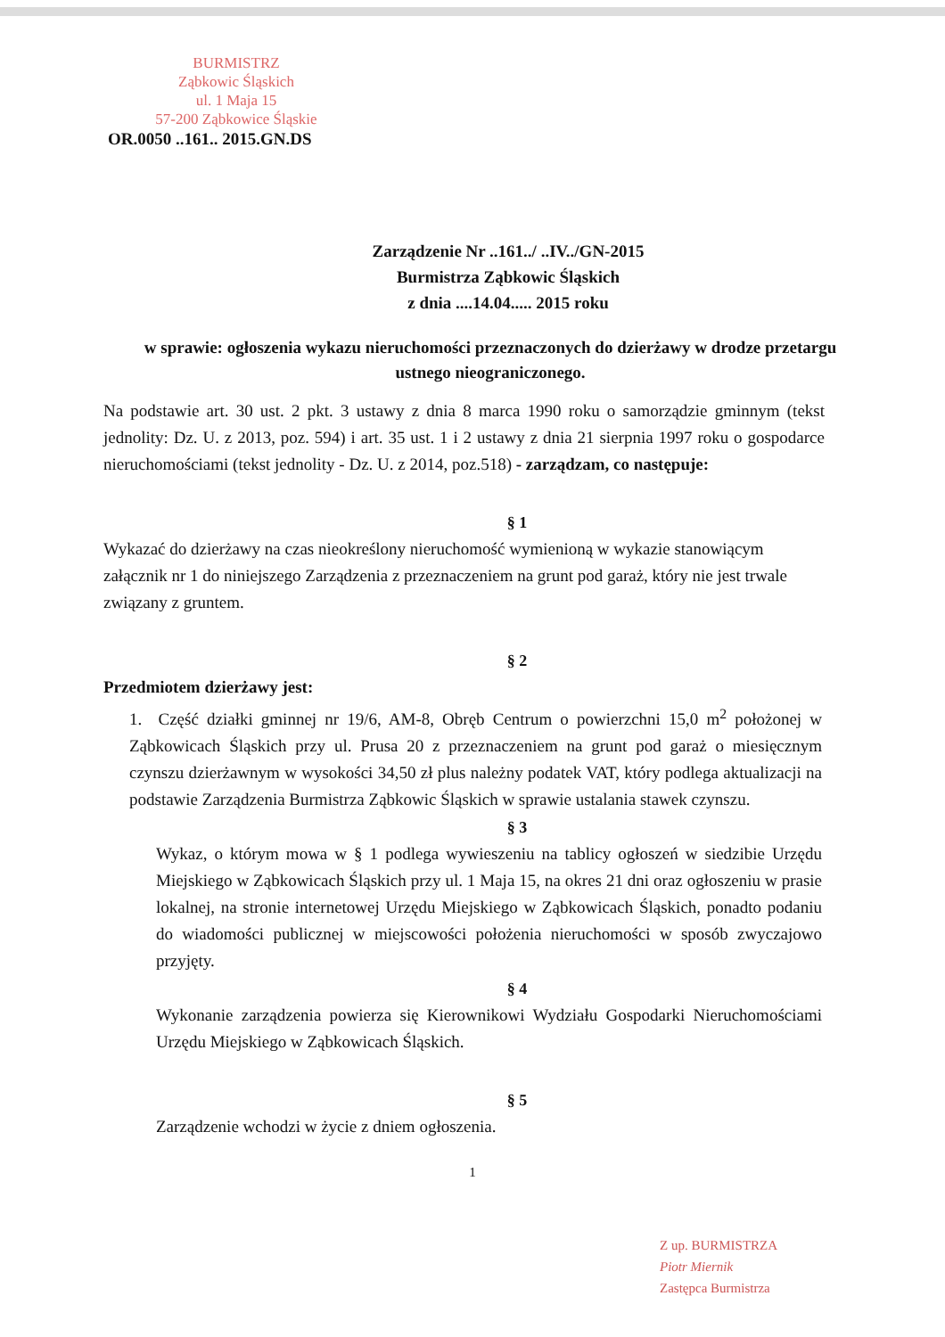BURMISTRZ
Ząbkowic Śląskich
ul. 1 Maja 15
57-200 Ząbkowice Śląskie
OR.0050 ..161.. 2015.GN.DS
Zarządzenie Nr ..161../ ..IV../GN-2015
Burmistrza Ząbkowic Śląskich
z dnia ....14.04..... 2015 roku
w sprawie: ogłoszenia wykazu nieruchomości przeznaczonych do dzierżawy w drodze przetargu ustnego nieograniczonego.
Na podstawie art. 30 ust. 2 pkt. 3 ustawy z dnia 8 marca 1990 roku o samorządzie gminnym (tekst jednolity: Dz. U. z 2013, poz. 594) i art. 35 ust. 1 i 2 ustawy z dnia 21 sierpnia 1997 roku o gospodarce nieruchomościami (tekst jednolity - Dz. U. z 2014, poz.518) - zarządzam, co następuje:
§ 1
Wykazać do dzierżawy na czas nieokreślony nieruchomość wymienioną w wykazie stanowiącym załącznik nr 1 do niniejszego Zarządzenia z przeznaczeniem na grunt pod garaż, który nie jest trwale związany z gruntem.
§ 2
Przedmiotem dzierżawy jest:
1. Część działki gminnej nr 19/6, AM-8, Obręb Centrum o powierzchni 15,0 m<sup>2</sup> położonej w Ząbkowicach Śląskich przy ul. Prusa 20 z przeznaczeniem na grunt pod garaż o miesięcznym czynszu dzierżawnym w wysokości 34,50 zł plus należny podatek VAT, który podlega aktualizacji na podstawie Zarządzenia Burmistrza Ząbkowic Śląskich w sprawie ustalania stawek czynszu.
§ 3
Wykaz, o którym mowa w § 1 podlega wywieszeniu na tablicy ogłoszeń w siedzibie Urzędu Miejskiego w Ząbkowicach Śląskich przy ul. 1 Maja 15, na okres 21 dni oraz ogłoszeniu w prasie lokalnej, na stronie internetowej Urzędu Miejskiego w Ząbkowicach Śląskich, ponadto podaniu do wiadomości publicznej w miejscowości położenia nieruchomości w sposób zwyczajowo przyjęty.
§ 4
Wykonanie zarządzenia powierza się Kierownikowi Wydziału Gospodarki Nieruchomościami Urzędu Miejskiego w Ząbkowicach Śląskich.
§ 5
Zarządzenie wchodzi w życie z dniem ogłoszenia.
1
Z up. BURMISTRZA
Piotr Miernik
Zastępca Burmistrza